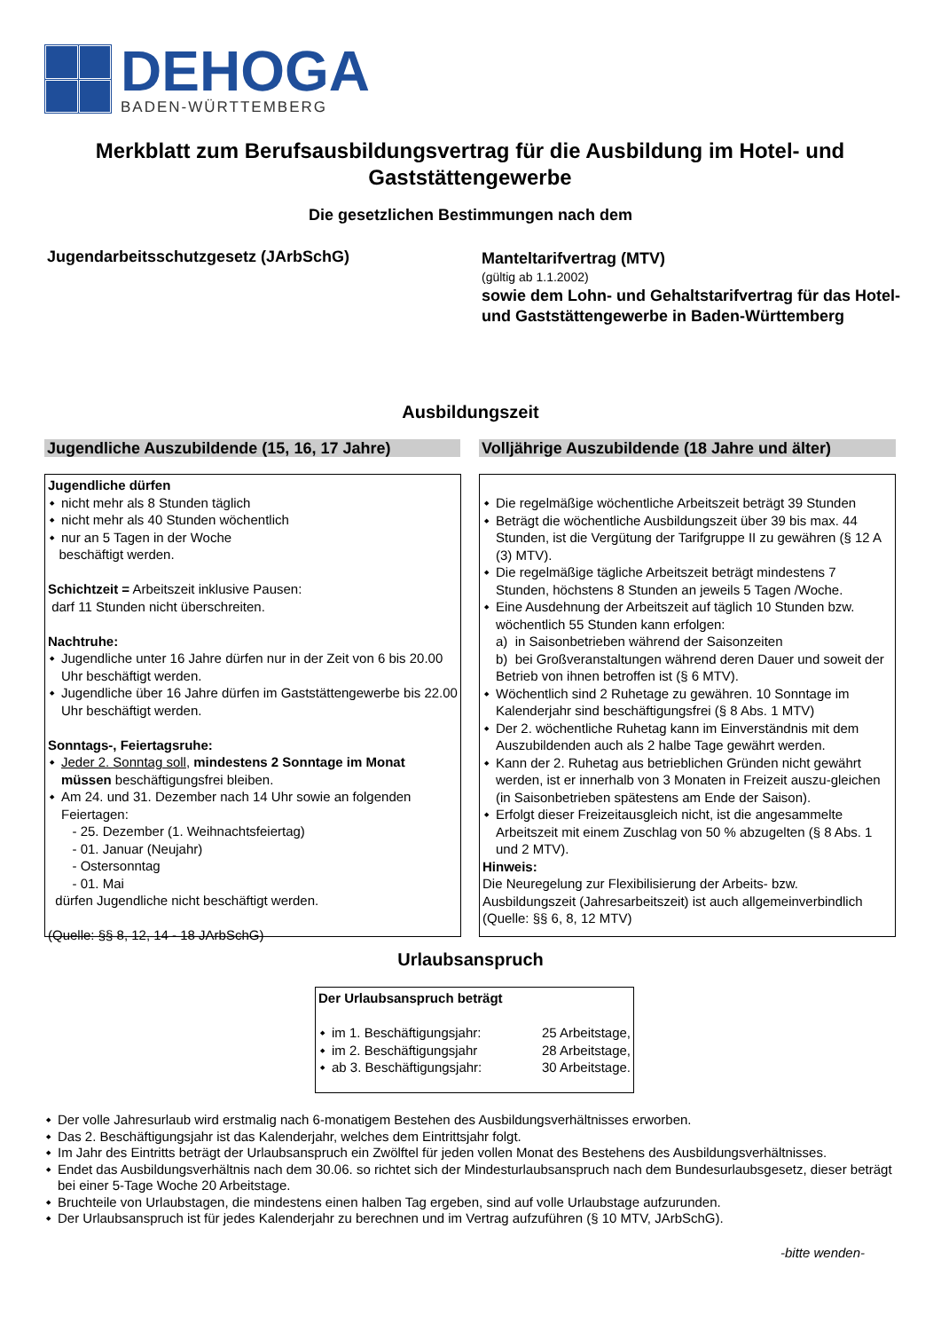DEHOGA
BADEN-WÜRTTEMBERG
Merkblatt zum Berufsausbildungsvertrag für die Ausbildung im Hotel- und Gaststättengewerbe
Die gesetzlichen Bestimmungen nach dem
Jugendarbeitsschutzgesetz (JArbSchG)
Manteltarifvertrag (MTV)
(gültig ab 1.1.2002)
sowie dem Lohn- und Gehaltstarifvertrag für das Hotel- und Gaststättengewerbe in Baden-Württemberg
Ausbildungszeit
Jugendliche Auszubildende (15, 16, 17 Jahre)
Volljährige Auszubildende (18 Jahre und älter)
Jugendliche dürfen
nicht mehr als 8 Stunden täglich
nicht mehr als 40 Stunden wöchentlich
nur an 5 Tagen in der Woche
beschäftigt werden.
Schichtzeit = Arbeitszeit inklusive Pausen:
darf 11 Stunden nicht überschreiten.
Nachtruhe:
Jugendliche unter 16 Jahre dürfen nur in der Zeit von 6 bis 20.00 Uhr beschäftigt werden.
Jugendliche über 16 Jahre dürfen im Gaststättengewerbe bis 22.00 Uhr beschäftigt werden.
Sonntags-, Feiertagsruhe:
Jeder 2. Sonntag soll, mindestens 2 Sonntage im Monat müssen beschäftigungsfrei bleiben.
Am 24. und 31. Dezember nach 14 Uhr sowie an folgenden Feiertagen:
- 25. Dezember (1. Weihnachtsfeiertag)
- 01. Januar (Neujahr)
- Ostersonntag
- 01. Mai
dürfen Jugendliche nicht beschäftigt werden.
(Quelle: §§ 8, 12, 14 - 18 JArbSchG)
Die regelmäßige wöchentliche Arbeitszeit beträgt 39 Stunden
Beträgt die wöchentliche Ausbildungszeit über 39 bis max. 44 Stunden, ist die Vergütung der Tarifgruppe II zu gewähren (§ 12 A (3) MTV).
Die regelmäßige tägliche Arbeitszeit beträgt mindestens 7 Stunden, höchstens 8 Stunden an jeweils 5 Tagen /Woche.
Eine Ausdehnung der Arbeitszeit auf täglich 10 Stunden bzw. wöchentlich 55 Stunden kann erfolgen:
a) in Saisonbetrieben während der Saisonzeiten
b) bei Großveranstaltungen während deren Dauer und soweit der Betrieb von ihnen betroffen ist (§ 6 MTV).
Wöchentlich sind 2 Ruhetage zu gewähren. 10 Sonntage im Kalenderjahr sind beschäftigungsfrei (§ 8 Abs. 1 MTV)
Der 2. wöchentliche Ruhetag kann im Einverständnis mit dem Auszubildenden auch als 2 halbe Tage gewährt werden.
Kann der 2. Ruhetag aus betrieblichen Gründen nicht gewährt werden, ist er innerhalb von 3 Monaten in Freizeit auszu-gleichen (in Saisonbetrieben spätestens am Ende der Saison).
Erfolgt dieser Freizeitausgleich nicht, ist die angesammelte Arbeitszeit mit einem Zuschlag von 50 % abzugelten (§ 8 Abs. 1 und 2 MTV).
Hinweis:
Die Neuregelung zur Flexibilisierung der Arbeits- bzw. Ausbildungszeit (Jahresarbeitszeit) ist auch allgemeinverbindlich (Quelle: §§ 6, 8, 12 MTV)
Urlaubsanspruch
Der Urlaubsanspruch beträgt
im 1. Beschäftigungsjahr: 25 Arbeitstage,
im 2. Beschäftigungsjahr 28 Arbeitstage,
ab 3. Beschäftigungsjahr: 30 Arbeitstage.
Der volle Jahresurlaub wird erstmalig nach 6-monatigem Bestehen des Ausbildungsverhältnisses erworben.
Das 2. Beschäftigungsjahr ist das Kalenderjahr, welches dem Eintrittsjahr folgt.
Im Jahr des Eintritts beträgt der Urlaubsanspruch ein Zwölftel für jeden vollen Monat des Bestehens des Ausbildungsverhältnisses.
Endet das Ausbildungsverhältnis nach dem 30.06. so richtet sich der Mindesturlaubsanspruch nach dem Bundesurlaubsgesetz, dieser beträgt bei einer 5-Tage Woche 20 Arbeitstage.
Bruchteile von Urlaubstagen, die mindestens einen halben Tag ergeben, sind auf volle Urlaubstage aufzurunden.
Der Urlaubsanspruch ist für jedes Kalenderjahr zu berechnen und im Vertrag aufzuführen (§ 10 MTV, JArbSchG).
-bitte wenden-